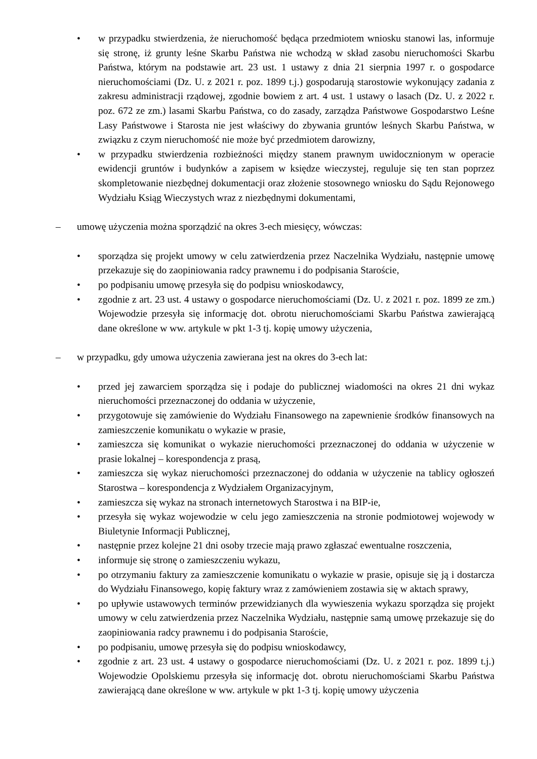• w przypadku stwierdzenia, że nieruchomość będąca przedmiotem wniosku stanowi las, informuje się stronę, iż grunty leśne Skarbu Państwa nie wchodzą w skład zasobu nieruchomości Skarbu Państwa, którym na podstawie art. 23 ust. 1 ustawy z dnia 21 sierpnia 1997 r. o gospodarce nieruchomościami (Dz. U. z 2021 r. poz. 1899 t.j.) gospodarują starostowie wykonujący zadania z zakresu administracji rządowej, zgodnie bowiem z art. 4 ust. 1 ustawy o lasach (Dz. U. z 2022 r. poz. 672 ze zm.) lasami Skarbu Państwa, co do zasady, zarządza Państwowe Gospodarstwo Leśne Lasy Państwowe i Starosta nie jest właściwy do zbywania gruntów leśnych Skarbu Państwa, w związku z czym nieruchomość nie może być przedmiotem darowizny,
• w przypadku stwierdzenia rozbieżności między stanem prawnym uwidocznionym w operacie ewidencji gruntów i budynków a zapisem w księdze wieczystej, reguluje się ten stan poprzez skompletowanie niezbędnej dokumentacji oraz złożenie stosownego wniosku do Sądu Rejonowego Wydziału Ksiąg Wieczystych wraz z niezbędnymi dokumentami,
– umowę użyczenia można sporządzić na okres 3-ech miesięcy, wówczas:
• sporządza się projekt umowy w celu zatwierdzenia przez Naczelnika Wydziału, następnie umowę przekazuje się do zaopiniowania radcy prawnemu i do podpisania Staroście,
• po podpisaniu umowę przesyła się do podpisu wnioskodawcy,
• zgodnie z art. 23 ust. 4 ustawy o gospodarce nieruchomościami (Dz. U. z 2021 r. poz. 1899 ze zm.) Wojewodzie przesyła się informację dot. obrotu nieruchomościami Skarbu Państwa zawierającą dane określone w ww. artykule w pkt 1-3 tj. kopię umowy użyczenia,
– w przypadku, gdy umowa użyczenia zawierana jest na okres do 3-ech lat:
• przed jej zawarciem sporządza się i podaje do publicznej wiadomości na okres 21 dni wykaz nieruchomości przeznaczonej do oddania w użyczenie,
• przygotowuje się zamówienie do Wydziału Finansowego na zapewnienie środków finansowych na zamieszczenie komunikatu o wykazie w prasie,
• zamieszcza się komunikat o wykazie nieruchomości przeznaczonej do oddania w użyczenie w prasie lokalnej – korespondencja z prasą,
• zamieszcza się wykaz nieruchomości przeznaczonej do oddania w użyczenie na tablicy ogłoszeń Starostwa – korespondencja z Wydziałem Organizacyjnym,
• zamieszcza się wykaz na stronach internetowych Starostwa i na BIP-ie,
• przesyła się wykaz wojewodzie w celu jego zamieszczenia na stronie podmiotowej wojewody w Biuletynie Informacji Publicznej,
• następnie przez kolejne 21 dni osoby trzecie mają prawo zgłaszać ewentualne roszczenia,
• informuje się stronę o zamieszczeniu wykazu,
• po otrzymaniu faktury za zamieszczenie komunikatu o wykazie w prasie, opisuje się ją i dostarcza do Wydziału Finansowego, kopię faktury wraz z zamówieniem zostawia się w aktach sprawy,
• po upływie ustawowych terminów przewidzianych dla wywieszenia wykazu sporządza się projekt umowy w celu zatwierdzenia przez Naczelnika Wydziału, następnie samą umowę przekazuje się do zaopiniowania radcy prawnemu i do podpisania Staroście,
• po podpisaniu, umowę przesyła się do podpisu wnioskodawcy,
• zgodnie z art. 23 ust. 4 ustawy o gospodarce nieruchomościami (Dz. U. z 2021 r. poz. 1899 t.j.) Wojewodzie Opolskiemu przesyła się informację dot. obrotu nieruchomościami Skarbu Państwa zawierającą dane określone w ww. artykule w pkt 1-3 tj. kopię umowy użyczenia